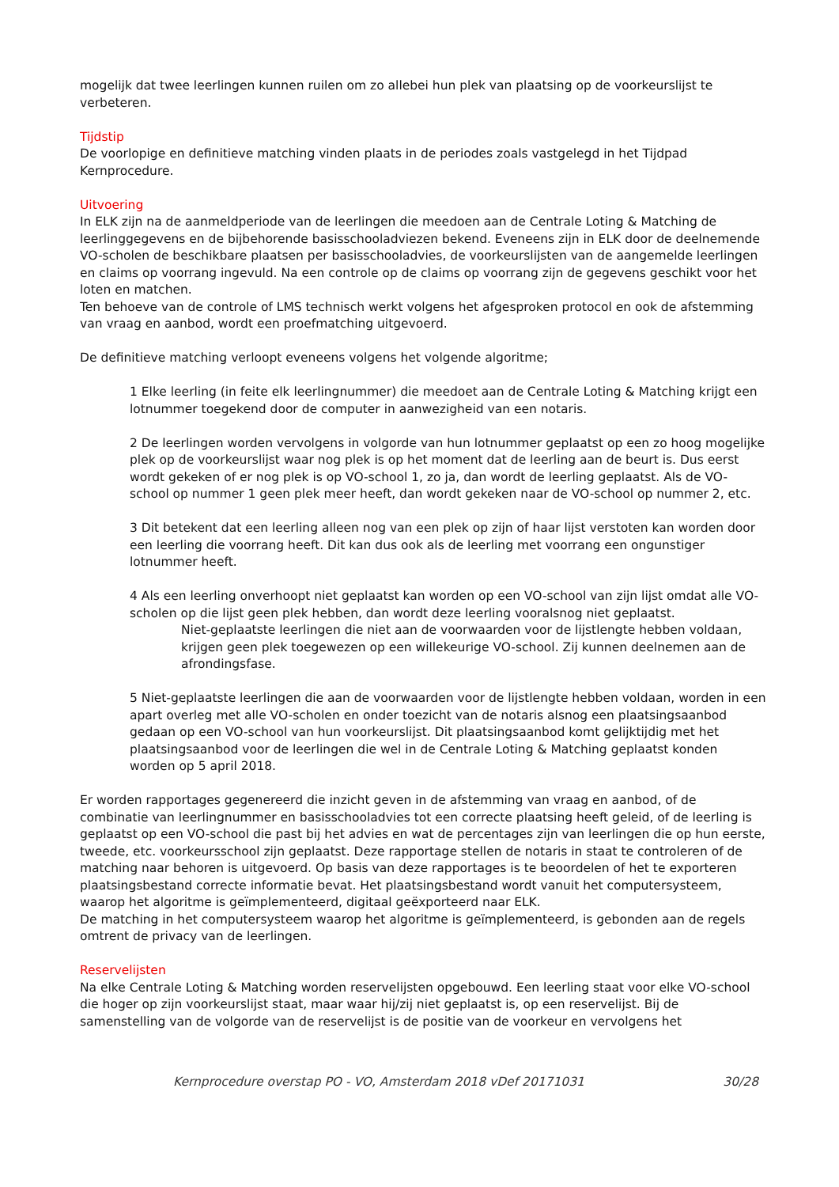mogelijk dat twee leerlingen kunnen ruilen om zo allebei hun plek van plaatsing op de voorkeurslijst te verbeteren.
Tijdstip
De voorlopige en definitieve matching vinden plaats in de periodes zoals vastgelegd in het Tijdpad Kernprocedure.
Uitvoering
In ELK zijn na de aanmeldperiode van de leerlingen die meedoen aan de Centrale Loting & Matching de leerlinggegevens en de bijbehorende basisschooladviezen bekend. Eveneens zijn in ELK door de deelnemende VO-scholen de beschikbare plaatsen per basisschooladvies, de voorkeurslijsten van de aangemelde leerlingen en claims op voorrang ingevuld. Na een controle op de claims op voorrang zijn de gegevens geschikt voor het loten en matchen.
Ten behoeve van de controle of LMS technisch werkt volgens het afgesproken protocol en ook de afstemming van vraag en aanbod, wordt een proefmatching uitgevoerd.
De definitieve matching verloopt eveneens volgens het volgende algoritme;
1 Elke leerling (in feite elk leerlingnummer) die meedoet aan de Centrale Loting & Matching krijgt een lotnummer toegekend door de computer in aanwezigheid van een notaris.
2 De leerlingen worden vervolgens in volgorde van hun lotnummer geplaatst op een zo hoog mogelijke plek op de voorkeurslijst waar nog plek is op het moment dat de leerling aan de beurt is. Dus eerst wordt gekeken of er nog plek is op VO-school 1, zo ja, dan wordt de leerling geplaatst. Als de VO-school op nummer 1 geen plek meer heeft, dan wordt gekeken naar de VO-school op nummer 2, etc.
3 Dit betekent dat een leerling alleen nog van een plek op zijn of haar lijst verstoten kan worden door een leerling die voorrang heeft. Dit kan dus ook als de leerling met voorrang een ongunstiger lotnummer heeft.
4 Als een leerling onverhoopt niet geplaatst kan worden op een VO-school van zijn lijst omdat alle VO-scholen op die lijst geen plek hebben, dan wordt deze leerling vooralsnog niet geplaatst.
Niet-geplaatste leerlingen die niet aan de voorwaarden voor de lijstlengte hebben voldaan, krijgen geen plek toegewezen op een willekeurige VO-school. Zij kunnen deelnemen aan de afrondingsfase.
5 Niet-geplaatste leerlingen die aan de voorwaarden voor de lijstlengte hebben voldaan, worden in een apart overleg met alle VO-scholen en onder toezicht van de notaris alsnog een plaatsingsaanbod gedaan op een VO-school van hun voorkeurslijst. Dit plaatsingsaanbod komt gelijktijdig met het plaatsingsaanbod voor de leerlingen die wel in de Centrale Loting & Matching geplaatst konden worden op 5 april 2018.
Er worden rapportages gegenereerd die inzicht geven in de afstemming van vraag en aanbod, of de combinatie van leerlingnummer en basisschooladvies tot een correcte plaatsing heeft geleid, of de leerling is geplaatst op een VO-school die past bij het advies en wat de percentages zijn van leerlingen die op hun eerste, tweede, etc. voorkeursschool zijn geplaatst. Deze rapportage stellen de notaris in staat te controleren of de matching naar behoren is uitgevoerd. Op basis van deze rapportages is te beoordelen of het te exporteren plaatsingsbestand correcte informatie bevat. Het plaatsingsbestand wordt vanuit het computersysteem, waarop het algoritme is geïmplementeerd, digitaal geëxporteerd naar ELK.
De matching in het computersysteem waarop het algoritme is geïmplementeerd, is gebonden aan de regels omtrent de privacy van de leerlingen.
Reservelijsten
Na elke Centrale Loting & Matching worden reservelijsten opgebouwd. Een leerling staat voor elke VO-school die hoger op zijn voorkeurslijst staat, maar waar hij/zij niet geplaatst is, op een reservelijst. Bij de samenstelling van de volgorde van de reservelijst is de positie van de voorkeur en vervolgens het
Kernprocedure overstap PO - VO, Amsterdam 2018 vDef 20171031 30/28